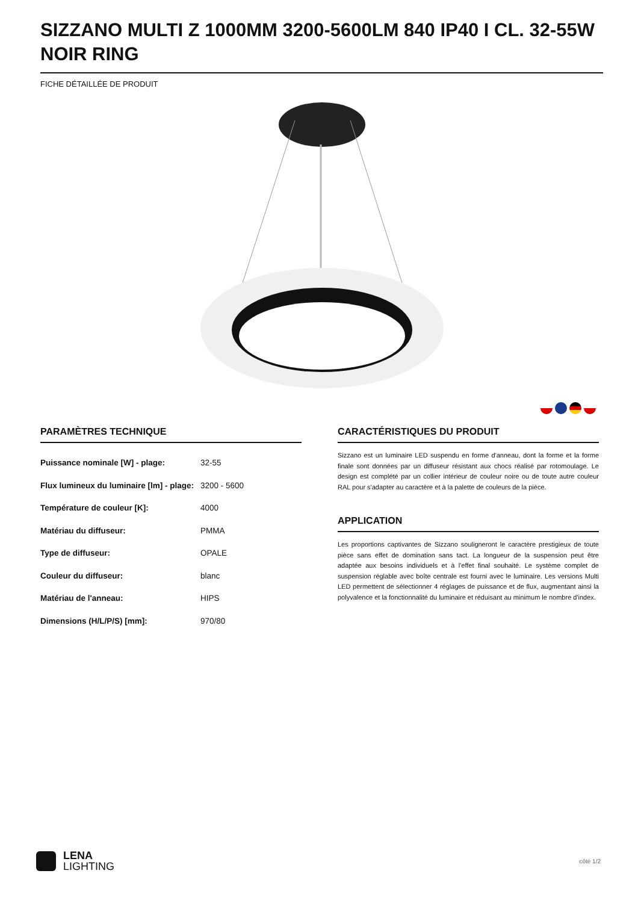SIZZANO MULTI Z 1000MM 3200-5600LM 840 IP40 I CL. 32-55W NOIR RING
FICHE DÉTAILLÉE DE PRODUIT
PARAMÈTRES TECHNIQUE
| Puissance nominale [W] - plage: | 32-55 |
| Flux lumineux du luminaire [lm] - plage: | 3200 - 5600 |
| Température de couleur [K]: | 4000 |
| Matériau du diffuseur: | PMMA |
| Type de diffuseur: | OPALE |
| Couleur du diffuseur: | blanc |
| Matériau de l'anneau: | HIPS |
| Dimensions (H/L/P/S) [mm]: | 970/80 |
CARACTÉRISTIQUES DU PRODUIT
Sizzano est un luminaire LED suspendu en forme d'anneau, dont la forme et la forme finale sont données par un diffuseur résistant aux chocs réalisé par rotomoulage. Le design est complété par un collier intérieur de couleur noire ou de toute autre couleur RAL pour s'adapter au caractère et à la palette de couleurs de la pièce.
APPLICATION
Les proportions captivantes de Sizzano souligneront le caractère prestigieux de toute pièce sans effet de domination sans tact. La longueur de la suspension peut être adaptée aux besoins individuels et à l'effet final souhaité. Le système complet de suspension réglable avec boîte centrale est fourni avec le luminaire. Les versions Multi LED permettent de sélectionner 4 réglages de puissance et de flux, augmentant ainsi la polyvalence et la fonctionnalité du luminaire et réduisant au minimum le nombre d'index.
LENA
LIGHTING
côté 1/2